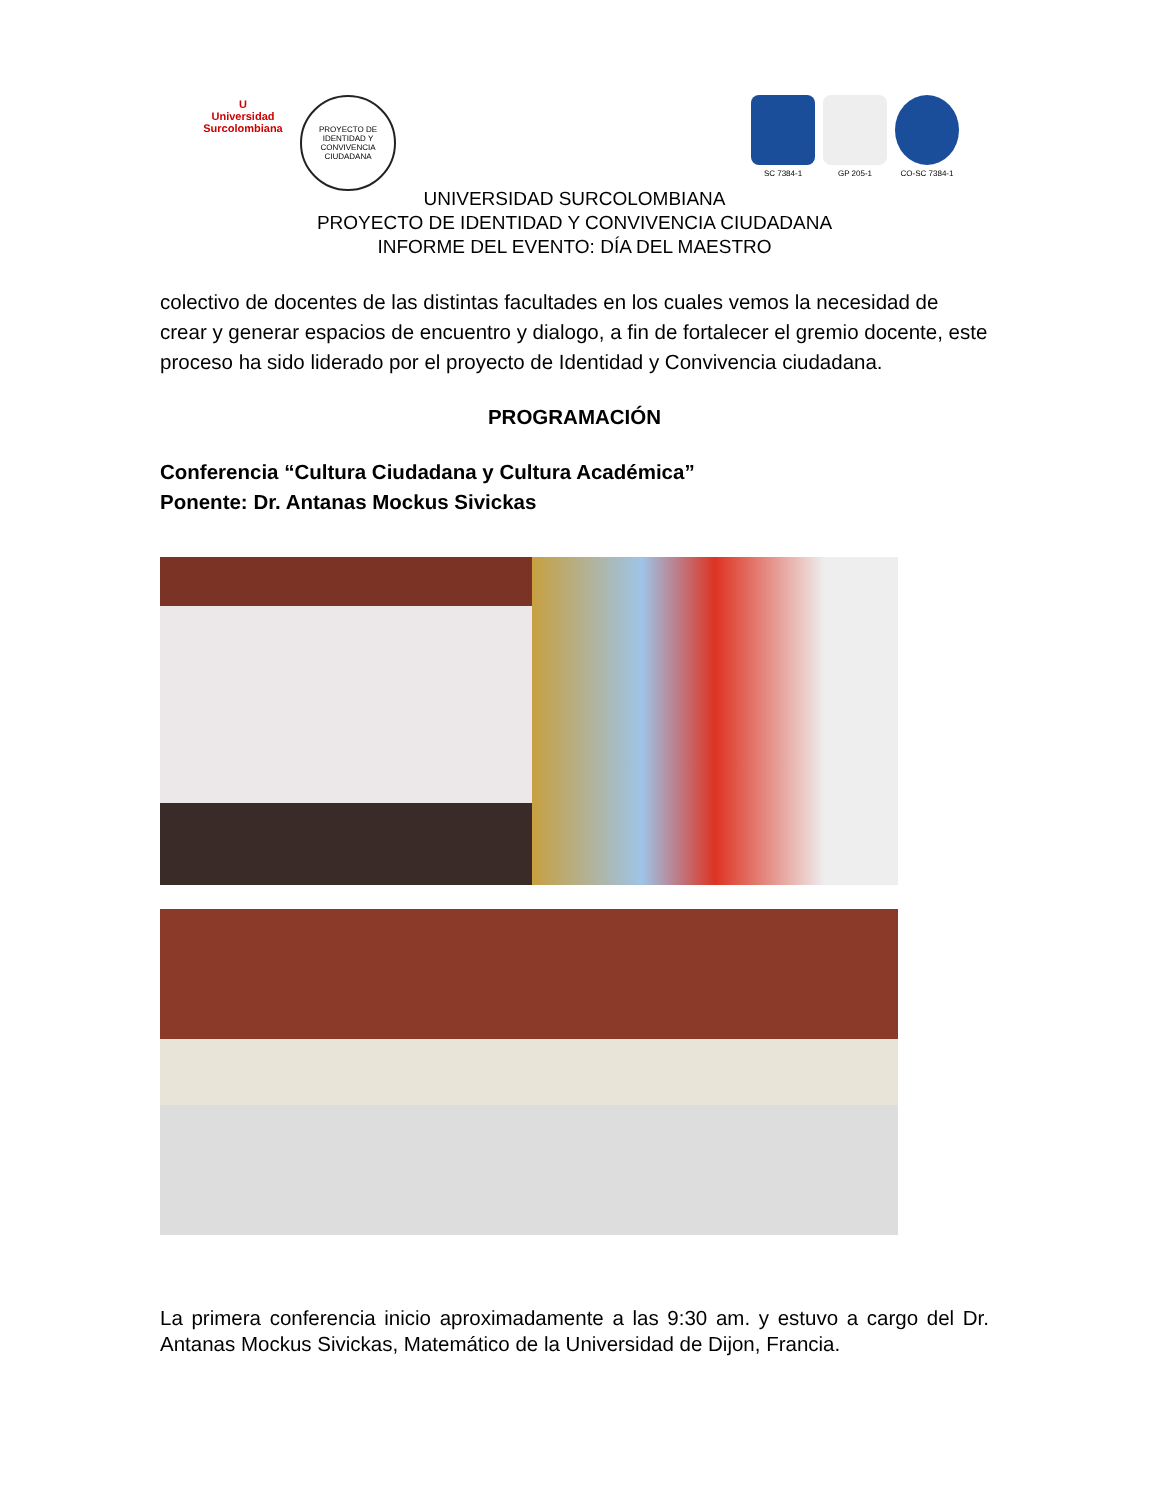U
Universidad Surcolombiana
PROYECTO DE IDENTIDAD Y CONVIVENCIA CIUDADANA
SC 7384-1 GP 205-1 CO-SC 7384-1
UNIVERSIDAD SURCOLOMBIANA
PROYECTO DE IDENTIDAD Y CONVIVENCIA CIUDADANA
INFORME DEL EVENTO: DÍA DEL MAESTRO
colectivo de docentes de las distintas facultades en los cuales vemos la necesidad de crear y generar espacios de encuentro y dialogo, a fin de fortalecer el gremio docente, este proceso ha sido liderado por el proyecto de Identidad y Convivencia ciudadana.
PROGRAMACIÓN
Conferencia “Cultura Ciudadana y Cultura Académica”
Ponente: Dr. Antanas Mockus Sivickas
La primera conferencia inicio aproximadamente a las 9:30 am. y estuvo a cargo del Dr. Antanas Mockus Sivickas, Matemático de la Universidad de Dijon, Francia.